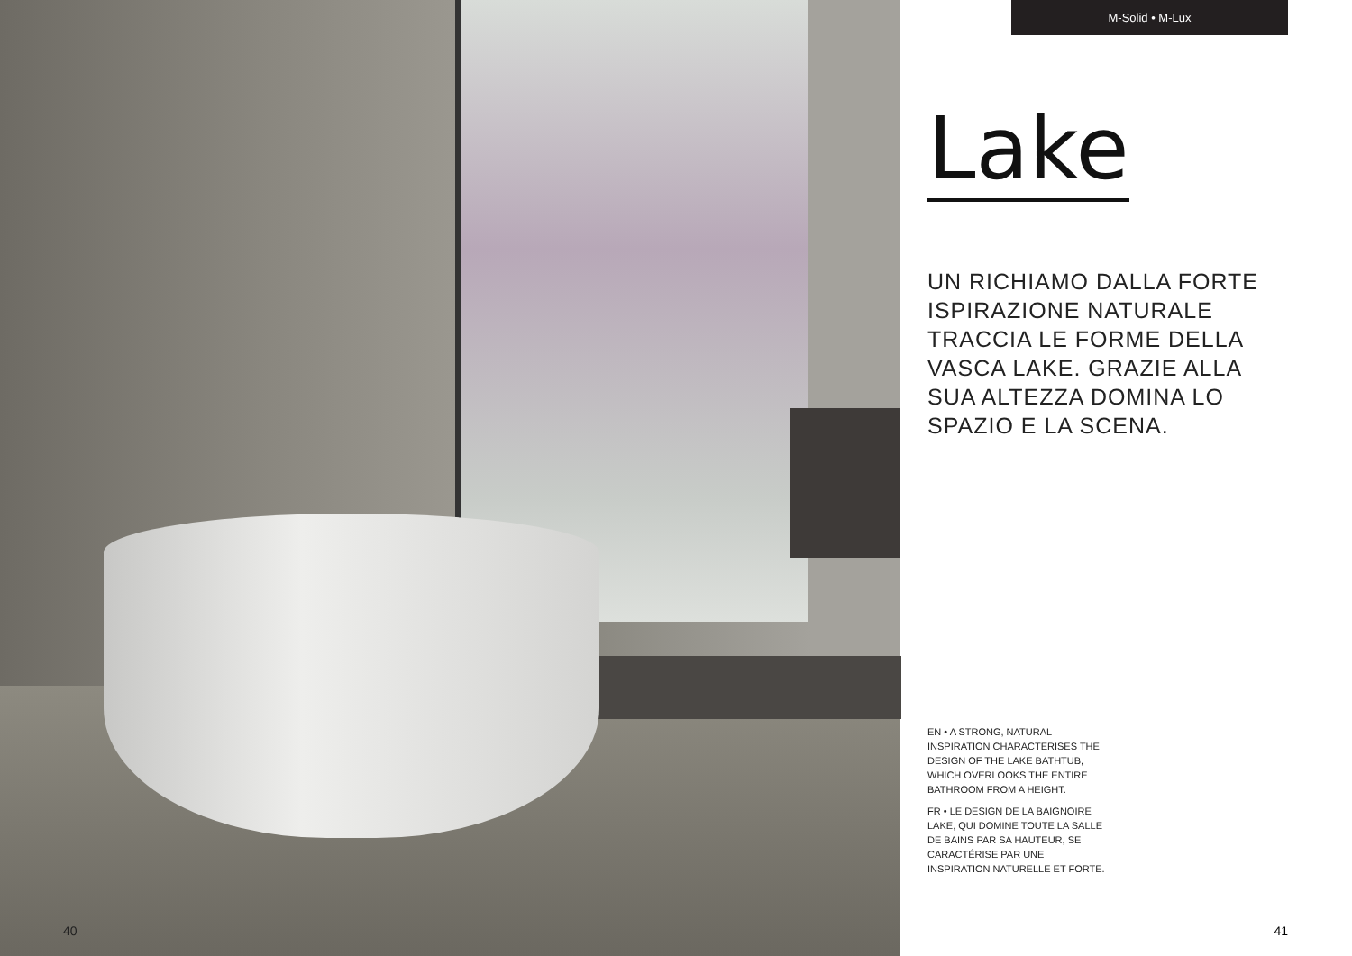40
M-Solid • M-Lux
Lake
UN RICHIAMO DALLA FORTE
ISPIRAZIONE NATURALE
TRACCIA LE FORME DELLA
VASCA LAKE. GRAZIE ALLA
SUA ALTEZZA DOMINA LO
SPAZIO E LA SCENA.
EN • A STRONG, NATURAL INSPIRATION CHARACTERISES THE DESIGN OF THE LAKE BATHTUB, WHICH OVERLOOKS THE ENTIRE BATHROOM FROM A HEIGHT.
FR • LE DESIGN DE LA BAIGNOIRE LAKE, QUI DOMINE TOUTE LA SALLE DE BAINS PAR SA HAUTEUR, SE CARACTÉRISE PAR UNE INSPIRATION NATURELLE ET FORTE.
41